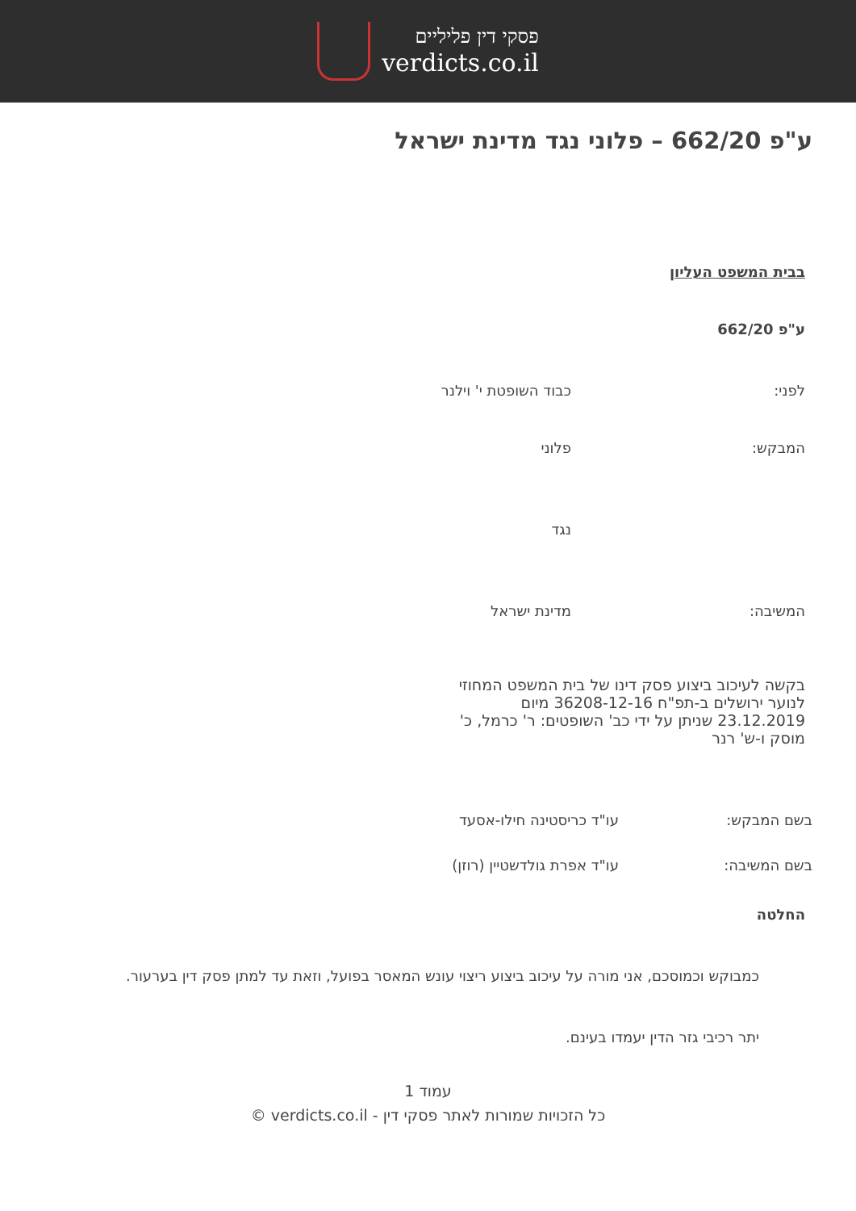פסקי דין פליליים
verdicts.co.il
ע"פ 662/20 – פלוני נגד מדינת ישראל
בבית המשפט העליון
ע"פ 662/20
לפני: כבוד השופטת י' וילנר
המבקש: פלוני
נגד
המשיבה: מדינת ישראל
בקשה לעיכוב ביצוע פסק דינו של בית המשפט המחוזי לנוער ירושלים ב-תפ"ח 36208-12-16 מיום 23.12.2019 שניתן על ידי כב' השופטים: ר' כרמל, כ' מוסק ו-ש' רנר
בשם המבקש: עו"ד כריסטינה חילו-אסעד
בשם המשיבה: עו"ד אפרת גולדשטיין (רוזן)
החלטה
כמבוקש וכמוסכם, אני מורה על עיכוב ביצוע ריצוי עונש המאסר בפועל, וזאת עד למתן פסק דין בערעור.
יתר רכיבי גזר הדין יעמדו בעינם.
עמוד 1
כל הזכויות שמורות לאתר פסקי דין - verdicts.co.il ©